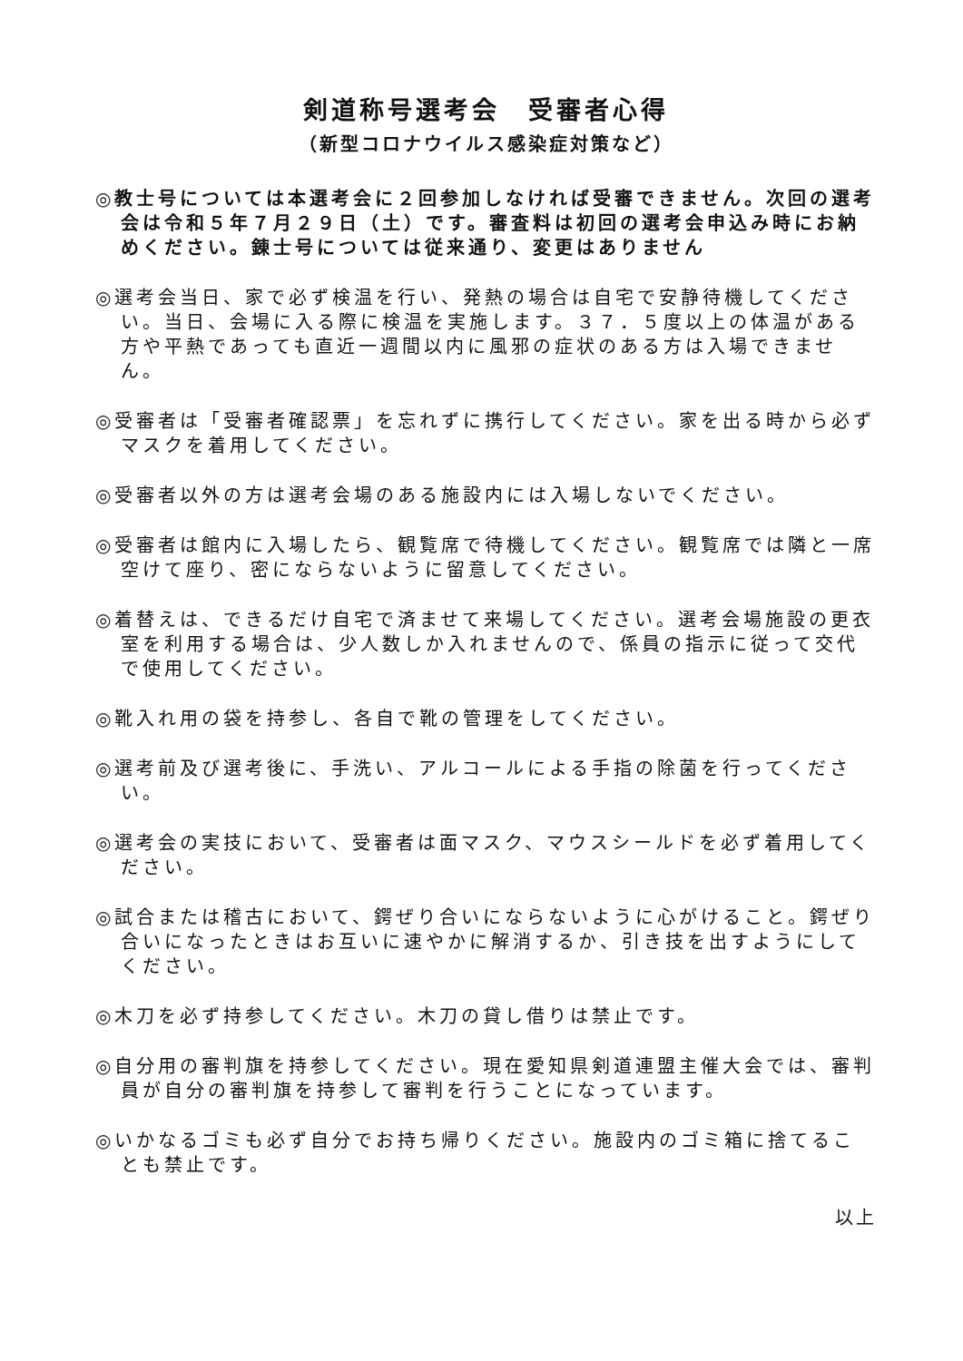剣道称号選考会　受審者心得
（新型コロナウイルス感染症対策など）
◎教士号については本選考会に２回参加しなければ受審できません。次回の選考会は令和５年７月２９日（土）です。審査料は初回の選考会申込み時にお納めください。錬士号については従来通り、変更はありません
◎選考会当日、家で必ず検温を行い、発熱の場合は自宅で安静待機してください。当日、会場に入る際に検温を実施します。３７．５度以上の体温がある方や平熱であっても直近一週間以内に風邪の症状のある方は入場できません。
◎受審者は「受審者確認票」を忘れずに携行してください。家を出る時から必ずマスクを着用してください。
◎受審者以外の方は選考会場のある施設内には入場しないでください。
◎受審者は館内に入場したら、観覧席で待機してください。観覧席では隣と一席空けて座り、密にならないように留意してください。
◎着替えは、できるだけ自宅で済ませて来場してください。選考会場施設の更衣室を利用する場合は、少人数しか入れませんので、係員の指示に従って交代で使用してください。
◎靴入れ用の袋を持参し、各自で靴の管理をしてください。
◎選考前及び選考後に、手洗い、アルコールによる手指の除菌を行ってください。
◎選考会の実技において、受審者は面マスク、マウスシールドを必ず着用してください。
◎試合または稽古において、鍔ぜり合いにならないように心がけること。鍔ぜり合いになったときはお互いに速やかに解消するか、引き技を出すようにしてください。
◎木刀を必ず持参してください。木刀の貸し借りは禁止です。
◎自分用の審判旗を持参してください。現在愛知県剣道連盟主催大会では、審判員が自分の審判旗を持参して審判を行うことになっています。
◎いかなるゴミも必ず自分でお持ち帰りください。施設内のゴミ箱に捨てることも禁止です。
以上